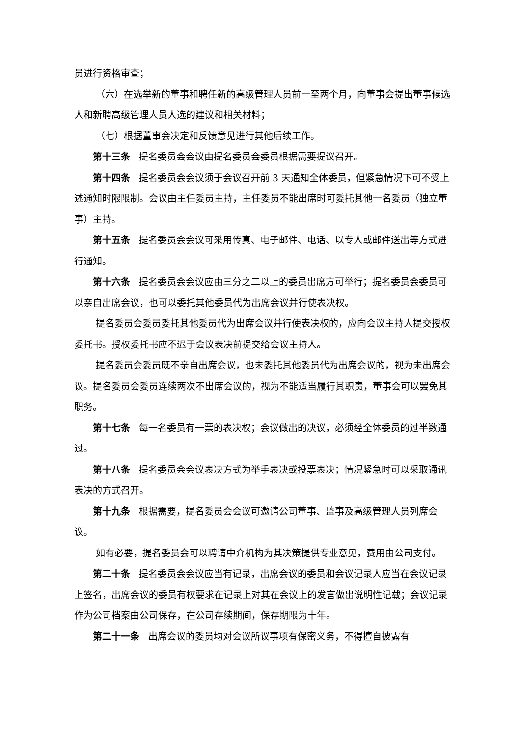员进行资格审查；
（六）在选举新的董事和聘任新的高级管理人员前一至两个月，向董事会提出董事候选人和新聘高级管理人员人选的建议和相关材料；
（七）根据董事会决定和反馈意见进行其他后续工作。
第十三条 提名委员会会议由提名委员会委员根据需要提议召开。
第十四条 提名委员会会议须于会议召开前 3 天通知全体委员，但紧急情况下可不受上述通知时限限制。会议由主任委员主持，主任委员不能出席时可委托其他一名委员（独立董事）主持。
第十五条 提名委员会会议可采用传真、电子邮件、电话、以专人或邮件送出等方式进行通知。
第十六条 提名委员会会议应由三分之二以上的委员出席方可举行；提名委员会委员可以亲自出席会议，也可以委托其他委员代为出席会议并行使表决权。
提名委员会委员委托其他委员代为出席会议并行使表决权的，应向会议主持人提交授权委托书。授权委托书应不迟于会议表决前提交给会议主持人。
提名委员会委员既不亲自出席会议，也未委托其他委员代为出席会议的，视为未出席会议。提名委员会委员连续两次不出席会议的，视为不能适当履行其职责，董事会可以罢免其职务。
第十七条 每一名委员有一票的表决权；会议做出的决议，必须经全体委员的过半数通过。
第十八条 提名委员会会议表决方式为举手表决或投票表决；情况紧急时可以采取通讯表决的方式召开。
第十九条 根据需要，提名委员会会议可邀请公司董事、监事及高级管理人员列席会议。
如有必要，提名委员会可以聘请中介机构为其决策提供专业意见，费用由公司支付。
第二十条 提名委员会会议应当有记录，出席会议的委员和会议记录人应当在会议记录上签名，出席会议的委员有权要求在记录上对其在会议上的发言做出说明性记载；会议记录作为公司档案由公司保存，在公司存续期间，保存期限为十年。
第二十一条 出席会议的委员均对会议所议事项有保密义务，不得擅自披露有